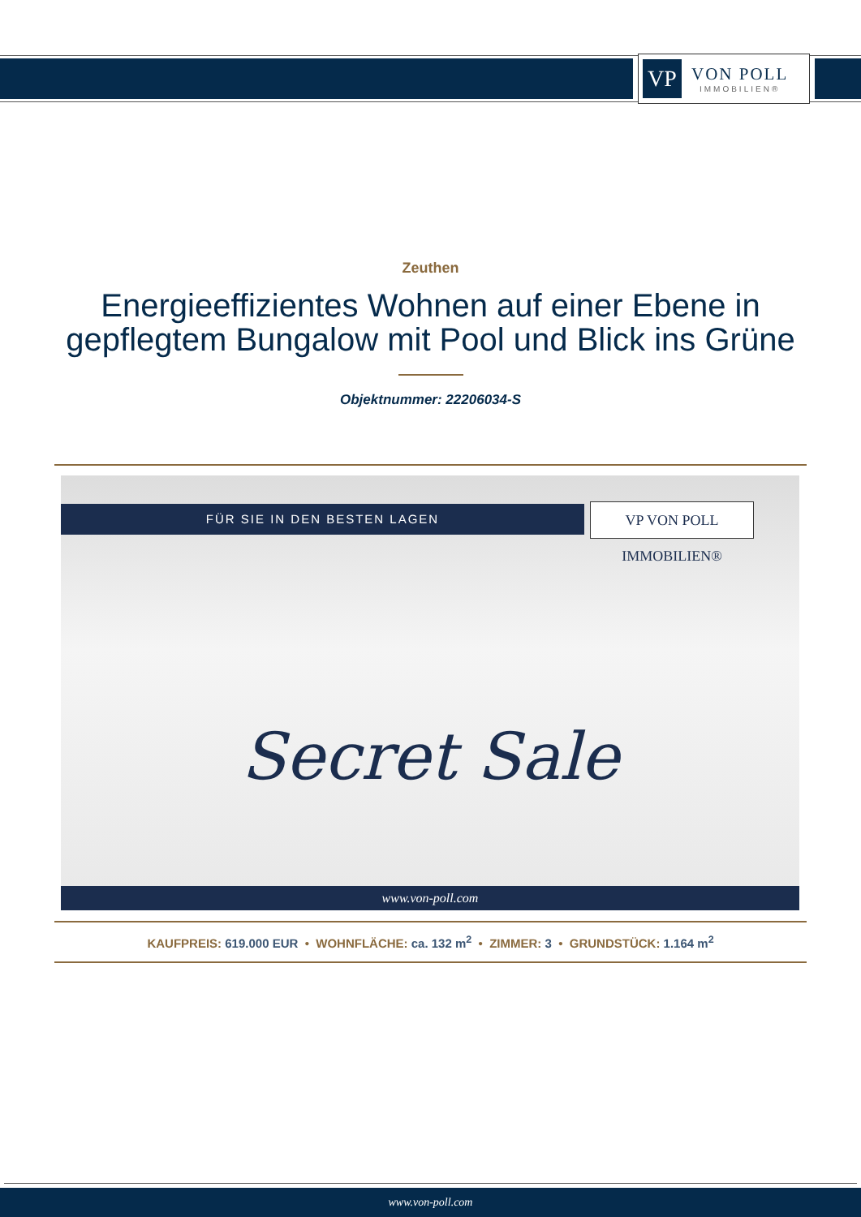VP
VON POLL
IMMOBILIEN®
Zeuthen
Energieeffizientes Wohnen auf einer Ebene in gepflegtem Bungalow mit Pool und Blick ins Grüne
Objektnummer: 22206034-S
FÜR SIE IN DEN BESTEN LAGEN
VP VON POLL IMMOBILIEN®
Secret Sale
www.von-poll.com
KAUFPREIS: 619.000 EUR • WOHNFLÄCHE: ca. 132 m<sup>2</sup> • ZIMMER: 3 • GRUNDSTÜCK: 1.164 m<sup>2</sup>
www.von-poll.com